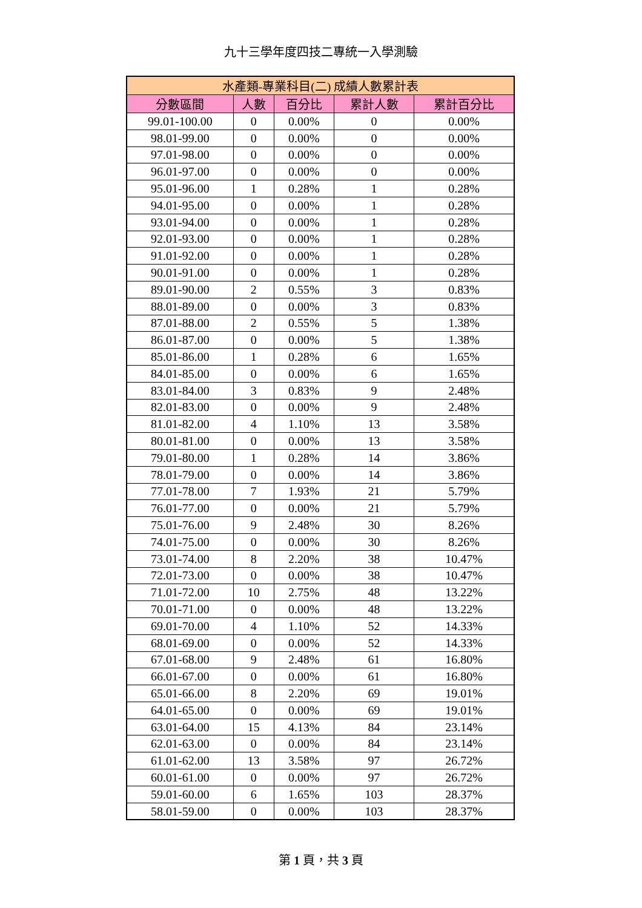九十三學年度四技二專統一入學測驗
| 水產類-專業科目(二) 成績人數累計表 | | | | |
| --- | --- | --- | --- | --- |
| 分數區間 | 人數 | 百分比 | 累計人數 | 累計百分比 |
| 99.01-100.00 | 0 | 0.00% | 0 | 0.00% |
| 98.01-99.00 | 0 | 0.00% | 0 | 0.00% |
| 97.01-98.00 | 0 | 0.00% | 0 | 0.00% |
| 96.01-97.00 | 0 | 0.00% | 0 | 0.00% |
| 95.01-96.00 | 1 | 0.28% | 1 | 0.28% |
| 94.01-95.00 | 0 | 0.00% | 1 | 0.28% |
| 93.01-94.00 | 0 | 0.00% | 1 | 0.28% |
| 92.01-93.00 | 0 | 0.00% | 1 | 0.28% |
| 91.01-92.00 | 0 | 0.00% | 1 | 0.28% |
| 90.01-91.00 | 0 | 0.00% | 1 | 0.28% |
| 89.01-90.00 | 2 | 0.55% | 3 | 0.83% |
| 88.01-89.00 | 0 | 0.00% | 3 | 0.83% |
| 87.01-88.00 | 2 | 0.55% | 5 | 1.38% |
| 86.01-87.00 | 0 | 0.00% | 5 | 1.38% |
| 85.01-86.00 | 1 | 0.28% | 6 | 1.65% |
| 84.01-85.00 | 0 | 0.00% | 6 | 1.65% |
| 83.01-84.00 | 3 | 0.83% | 9 | 2.48% |
| 82.01-83.00 | 0 | 0.00% | 9 | 2.48% |
| 81.01-82.00 | 4 | 1.10% | 13 | 3.58% |
| 80.01-81.00 | 0 | 0.00% | 13 | 3.58% |
| 79.01-80.00 | 1 | 0.28% | 14 | 3.86% |
| 78.01-79.00 | 0 | 0.00% | 14 | 3.86% |
| 77.01-78.00 | 7 | 1.93% | 21 | 5.79% |
| 76.01-77.00 | 0 | 0.00% | 21 | 5.79% |
| 75.01-76.00 | 9 | 2.48% | 30 | 8.26% |
| 74.01-75.00 | 0 | 0.00% | 30 | 8.26% |
| 73.01-74.00 | 8 | 2.20% | 38 | 10.47% |
| 72.01-73.00 | 0 | 0.00% | 38 | 10.47% |
| 71.01-72.00 | 10 | 2.75% | 48 | 13.22% |
| 70.01-71.00 | 0 | 0.00% | 48 | 13.22% |
| 69.01-70.00 | 4 | 1.10% | 52 | 14.33% |
| 68.01-69.00 | 0 | 0.00% | 52 | 14.33% |
| 67.01-68.00 | 9 | 2.48% | 61 | 16.80% |
| 66.01-67.00 | 0 | 0.00% | 61 | 16.80% |
| 65.01-66.00 | 8 | 2.20% | 69 | 19.01% |
| 64.01-65.00 | 0 | 0.00% | 69 | 19.01% |
| 63.01-64.00 | 15 | 4.13% | 84 | 23.14% |
| 62.01-63.00 | 0 | 0.00% | 84 | 23.14% |
| 61.01-62.00 | 13 | 3.58% | 97 | 26.72% |
| 60.01-61.00 | 0 | 0.00% | 97 | 26.72% |
| 59.01-60.00 | 6 | 1.65% | 103 | 28.37% |
| 58.01-59.00 | 0 | 0.00% | 103 | 28.37% |
第 1 頁，共 3 頁